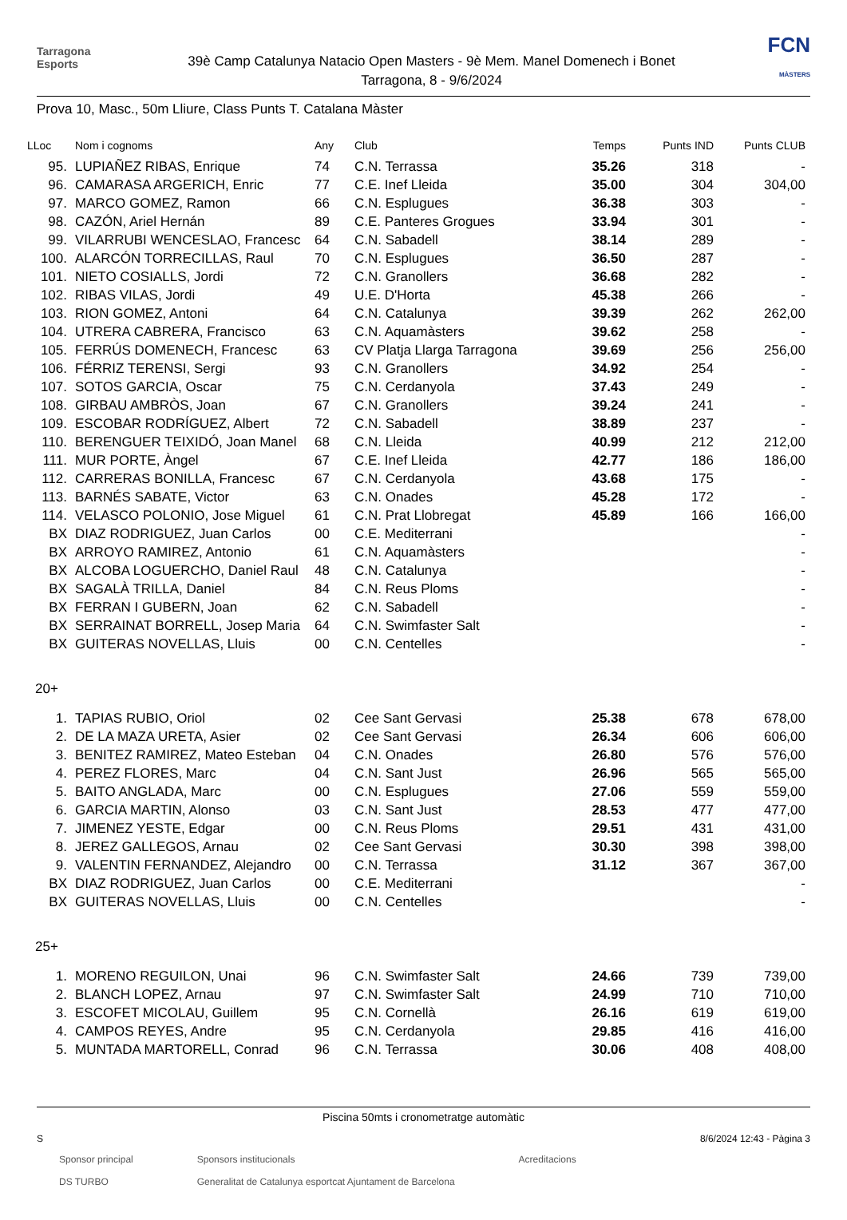Tarragona
Esports
39è Camp Catalunya Natacio Open Masters - 9è Mem. Manel Domenech i Bonet
Tarragona, 8 - 9/6/2024
FCN
MÀSTERS
Prova 10, Masc., 50m Lliure, Class Punts T. Catalana Màster
| LLoc | Nom i cognoms | Any | Club | Temps | Punts IND | Punts CLUB |
| --- | --- | --- | --- | --- | --- | --- |
| 95. | LUPIAÑEZ RIBAS, Enrique | 74 | C.N. Terrassa | 35.26 | 318 | - |
| 96. | CAMARASA ARGERICH, Enric | 77 | C.E. Inef Lleida | 35.00 | 304 | 304,00 |
| 97. | MARCO GOMEZ, Ramon | 66 | C.N. Esplugues | 36.38 | 303 | - |
| 98. | CAZÓN, Ariel Hernán | 89 | C.E. Panteres Grogues | 33.94 | 301 | - |
| 99. | VILARRUBI WENCESLAO, Francesc | 64 | C.N. Sabadell | 38.14 | 289 | - |
| 100. | ALARCÓN TORRECILLAS, Raul | 70 | C.N. Esplugues | 36.50 | 287 | - |
| 101. | NIETO COSIALLS, Jordi | 72 | C.N. Granollers | 36.68 | 282 | - |
| 102. | RIBAS VILAS, Jordi | 49 | U.E. D'Horta | 45.38 | 266 | - |
| 103. | RION GOMEZ, Antoni | 64 | C.N. Catalunya | 39.39 | 262 | 262,00 |
| 104. | UTRERA CABRERA, Francisco | 63 | C.N. Aquamàsters | 39.62 | 258 | - |
| 105. | FERRÚS DOMENECH, Francesc | 63 | CV Platja Llarga Tarragona | 39.69 | 256 | 256,00 |
| 106. | FÉRRIZ TERENSI, Sergi | 93 | C.N. Granollers | 34.92 | 254 | - |
| 107. | SOTOS GARCIA, Oscar | 75 | C.N. Cerdanyola | 37.43 | 249 | - |
| 108. | GIRBAU AMBRÒS, Joan | 67 | C.N. Granollers | 39.24 | 241 | - |
| 109. | ESCOBAR RODRÍGUEZ, Albert | 72 | C.N. Sabadell | 38.89 | 237 | - |
| 110. | BERENGUER TEIXIDÓ, Joan Manel | 68 | C.N. Lleida | 40.99 | 212 | 212,00 |
| 111. | MUR PORTE, Àngel | 67 | C.E. Inef Lleida | 42.77 | 186 | 186,00 |
| 112. | CARRERAS BONILLA, Francesc | 67 | C.N. Cerdanyola | 43.68 | 175 | - |
| 113. | BARNÉS SABATE, Victor | 63 | C.N. Onades | 45.28 | 172 | - |
| 114. | VELASCO POLONIO, Jose Miguel | 61 | C.N. Prat Llobregat | 45.89 | 166 | 166,00 |
| BX | DIAZ RODRIGUEZ, Juan Carlos | 00 | C.E. Mediterrani | | | - |
| BX | ARROYO RAMIREZ, Antonio | 61 | C.N. Aquamàsters | | | - |
| BX | ALCOBA LOGUERCHO, Daniel Raul | 48 | C.N. Catalunya | | | - |
| BX | SAGALÀ TRILLA, Daniel | 84 | C.N. Reus Ploms | | | - |
| BX | FERRAN I GUBERN, Joan | 62 | C.N. Sabadell | | | - |
| BX | SERRAINAT BORRELL, Josep Maria | 64 | C.N. Swimfaster Salt | | | - |
| BX | GUITERAS NOVELLAS, Lluis | 00 | C.N. Centelles | | | - |
| 20+ | | | | | | |
| 1. | TAPIAS RUBIO, Oriol | 02 | Cee Sant Gervasi | 25.38 | 678 | 678,00 |
| 2. | DE LA MAZA URETA, Asier | 02 | Cee Sant Gervasi | 26.34 | 606 | 606,00 |
| 3. | BENITEZ RAMIREZ, Mateo Esteban | 04 | C.N. Onades | 26.80 | 576 | 576,00 |
| 4. | PEREZ FLORES, Marc | 04 | C.N. Sant Just | 26.96 | 565 | 565,00 |
| 5. | BAITO ANGLADA, Marc | 00 | C.N. Esplugues | 27.06 | 559 | 559,00 |
| 6. | GARCIA MARTIN, Alonso | 03 | C.N. Sant Just | 28.53 | 477 | 477,00 |
| 7. | JIMENEZ YESTE, Edgar | 00 | C.N. Reus Ploms | 29.51 | 431 | 431,00 |
| 8. | JEREZ GALLEGOS, Arnau | 02 | Cee Sant Gervasi | 30.30 | 398 | 398,00 |
| 9. | VALENTIN FERNANDEZ, Alejandro | 00 | C.N. Terrassa | 31.12 | 367 | 367,00 |
| BX | DIAZ RODRIGUEZ, Juan Carlos | 00 | C.E. Mediterrani | | | - |
| BX | GUITERAS NOVELLAS, Lluis | 00 | C.N. Centelles | | | - |
| 25+ | | | | | | |
| 1. | MORENO REGUILON, Unai | 96 | C.N. Swimfaster Salt | 24.66 | 739 | 739,00 |
| 2. | BLANCH LOPEZ, Arnau | 97 | C.N. Swimfaster Salt | 24.99 | 710 | 710,00 |
| 3. | ESCOFET MICOLAU, Guillem | 95 | C.N. Cornellà | 26.16 | 619 | 619,00 |
| 4. | CAMPOS REYES, Andre | 95 | C.N. Cerdanyola | 29.85 | 416 | 416,00 |
| 5. | MUNTADA MARTORELL, Conrad | 96 | C.N. Terrassa | 30.06 | 408 | 408,00 |
Piscina 50mts i cronometratge automàtic
S 8/6/2024 12:43 - Pàgina 3
Sponsor principal
DS TURBO Sponsors institucionals
Generalitat de Catalunya esportcat Ajuntament de Barcelona Acreditacions